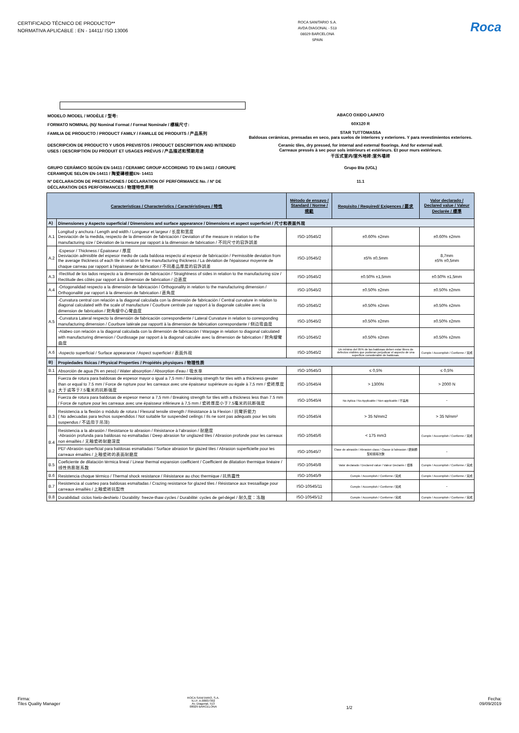CERTIFICADO TÉCNICO DE PRODUCTO**
NORMATIVA APLICABLE : EN - 14411/ ISO 13006
ROCA SANITARIO S.A.
AVDA DIAGONAL - 513
08029 BARCELONA
SPAIN
Roca
MODELO /MODEL / MODÈLE / 型号: ABACO OXIDO LAPATO
FORMATO NOMINAL (N)/ Nominal Format / Format Nominale / 標稱尺寸: 60X120 R
FAMILIA DE PRODUCTO / PRODUCT FAMILY / FAMILLE DE PRODUITS / 产品系列 STAR TUTTOMASSA
Baldosas cerámicas, prensadas en seco, para suelos de interiores y exteriores. Y para revestimientos exteriores.
DESCRIPCION DE PRODUCTO Y USOS PREVISTOS / PRODUCT DESCRIPTION AND INTENDED USES / DESCRIPTION DU PRODUIT ET USAGES PRÉVUS / 产品描述和预期用途
Ceramic tiles, dry pressed, for internal and external floorings. And for external wall.
Carreaux pressés à sec pour sols intérieurs et extérieurs. Et pour murs extérieurs.
干压式室内/室外地砖;室外墙砖
GRUPO CERÁMICO SEGÚN EN-14411 / CERAMIC GROUP ACCORDING TO EN-14411 / GROUPE CERAMIQUE SELON EN-14411 / 陶瓷磚根据EN- 14411
Grupo BIa (UGL)
Nº DECLARACION DE PRESTACIONES / DECLARATION OF PERFORMANCE No. / Nº DE DÉCLARATION DES PERFORMANCES / 物理特性声明
11.1
| Características / Characteristics / Caractéristiques / 特性 | | Método de ensayo / Standard / Norme / 規範 | Requisito / Required/ Exigences / 要求 | Valor declarado / Declared value / Valeur Declarée / 標準 |
| --- | --- | --- | --- | --- |
| A) | Dimensiones y Aspecto superficial / Dimensions and surface appearance / Dimensions et aspect superficiel / 尺寸和表面外观 | | | |
| A.1 | Longitud y anchura / Length and width / Longueur et largeur / 长度和宽度 Desviación de la medida, respecto de la dimensión de fabricación / Deviation of the measure in relation to the manufacturing size / Déviation de la mesure par rapport à la dimension de fabrication / 不同尺寸的容許誤差 | ISO-10545/2 | ±0.60% ±2mm | ±0.60% ±2mm |
| A.2 | -Espesor / Thickness / Épaisseur / 厚度 Desviación admisible del espesor medio de cada baldosa respecto al espesor de fabricación / Permissible deviation from the average thickness of each tile in relation to the manufacturing thickness / La déviation de l'épaisseur moyenne de chaque carreau par rapport à l'épaisseur de fabrication / 不同產品厚度的容許誤差 | ISO-10545/2 | ±5% ±0,5mm | 8,7mm ±5% ±0,5mm |
| A.3 | -Rectitud de los lados respecto a la dimensión de fabricación / Straightness of sides in relation to the manufacturing size / Rectitude des côtés par rapport à la dimension de fabrication / 边直度 | ISO-10545/2 | ±0.50% ±1,5mm | ±0.50% ±1,5mm |
| A.4 | -Ortogonalidad respecto a la dimensión de fabricación / Orthogonality in relation to the manufacturing dimension / Orthogonalité par rapport à la dimension de fabrication / 直角度 | ISO-10545/2 | ±0.50% ±2mm | ±0.50% ±2mm |
| A.5 | -Curvatura central con relación a la diagonal calculada con la dimensión de fabricación / Central curvature in relation to diagonal calculated with the scale of manufacture / Courbure centrale par rapport à la diagonale calculée avec la dimension de fabrication / 對角線中心彎曲度 | ISO-10545/2 | ±0.50% ±2mm | ±0.50% ±2mm |
| | -Curvatura Lateral respecto la dimensión de fabricación correspondiente / Lateral Curvature in relation to corresponding manufacturing dimension / Courbure latérale par rapportt à la dimension de fabrication correspondante / 侧边弯曲度 | ISO-10545/2 | ±0.50% ±2mm | ±0.50% ±2mm |
| | -Alabeo con relación a la diagonal calculada con la dimensión de fabricación / Warpage in relation to diagonal calculated with manufacturing dimension / Ourdissage par rapport à la diagonal calculée avec la dimension de fabrication / 對角線彎曲度 | ISO-10545/2 | ±0.50% ±2mm | ±0.50% ±2mm |
| A.6 | -Aspecto superficial / Surface appearance / Aspect superficiel / 表面外观 | ISO-10545/2 | Un mínimo del 95% de las baldosas deben estar libres de defectos visibles que pudieran perjudicar el aspecto de una superficie considerable de baldosas. | Cumple / Accomplish / Conforme / 完成 |
| B) | Propiedades físicas / Physical Properties / Propiétés physiques / 物理性质 | | | |
| B.1 | Absorción de agua (% en peso) / Water absorption / Absorption d'eau / 吸水率 | ISO-10545/3 | ≤ 0,5% | ≤ 0,5% |
| B.2 | Fuerza de rotura para baldosas de espesor mayor o igual a 7,5 mm / Breaking strength for tiles with a thickness greater than or equal to 7.5 mm / Force de rupture pour les carreaux avec une épaisseur supérieure ou égale à 7,5 mm / 瓷砖厚度大于或等于7.5毫米的抗断强度 | ISO-10545/4 | > 1300N | > 2000 N |
| | Fuerza de rotura para baldosas de espesor menor a 7,5 mm / Breaking strength for tiles with a thickness less than 7.5 mm / Force de rupture pour les carreaux avec une épaisseur inférieure à 7,5 mm / 瓷砖厚度小于7.5毫米的抗断强度 | ISO-10545/4 | No Aplica / No Applicable / Non applicable / 不适用 | - |
| B.3 | Resistencia a la flexión o módulo de rotura / Flexural tensile strength / Résistance à la Flexion / 抗彎折能力 ( No adecuadas para techos suspendidos / Not suitable for suspended ceilings / Ils ne sont pas adéquats pour les toits suspendus / 不适用于吊顶) | ISO-10545/4 | > 35 N/mm2 | > 35 N/mm² |
| B.4 | Resistencia a la abrasión / Resistance to abrasion / Résistance à l'abrasion / 耐磨度 -Abrasión profunda para baldosas no esmaltadas / Deep abrasion for unglazed tiles / Abrasion profonde pour les carreaux non émaillés / 无釉瓷砖耐磨深度 | ISO-10545/6 | < 175 mm3 | Cumple / Accomplish / Conforme / 完成 |
| | PEI'-Abrasión superficial para baldosas esmaltadas / Surface abrasion for glazed tiles / Abrasion superficielle pour les carreaux émaillés / 上釉瓷砖的表面耐磨度 | ISO-10545/7 | Clase de abrasión / Abrasion class / Classe à l'abrasion / 磨損類型和循環次數 | - |
| B.5 | Coeficiente de dilatación térmica lineal / Linear thermal expansion coefficient / Coefficient de dilatation thermique linéaire / 线性热膨胀系数 | ISO-10545/8 | Valor declarado / Declared value / Valeur Declarée / 標準 | Cumple / Accomplish / Conforme / 完成 |
| B.6 | Resistencia choque térmico / Thermal shock resistance / Résistance au choc thermique / 抗热震性 | ISO-10545/9 | Cumple / Accomplish / Conforme / 完成 | Cumple / Accomplish / Conforme / 完成 |
| B.7 | Resistencia al cuarteo para baldosas esmaltadas / Crazing resistance for glazed tiles / Résistance aux tressaillage pour carreaux émaillés / 上釉瓷砖抗裂性 | ISO-10545/11 | Cumple / Accomplish / Conforme / 完成 | - |
| B.8 | Durabilidad: ciclos hielo-deshielo / Durability: freeze-thaw cycles / Durabilité: cycles de gel-dégel / 耐久度：冻融 | ISO-10545/12 | Cumple / Accomplish / Conforme / 完成 | Cumple / Accomplish / Conforme / 完成 |
Firma:
Tiles Quality Manager
ROCA SANITARIO, S.A.
N.I.F. A-08837392
Av. Diagonal, 513
08029 BARCELONA
1/2
Fecha:
09/09/2019